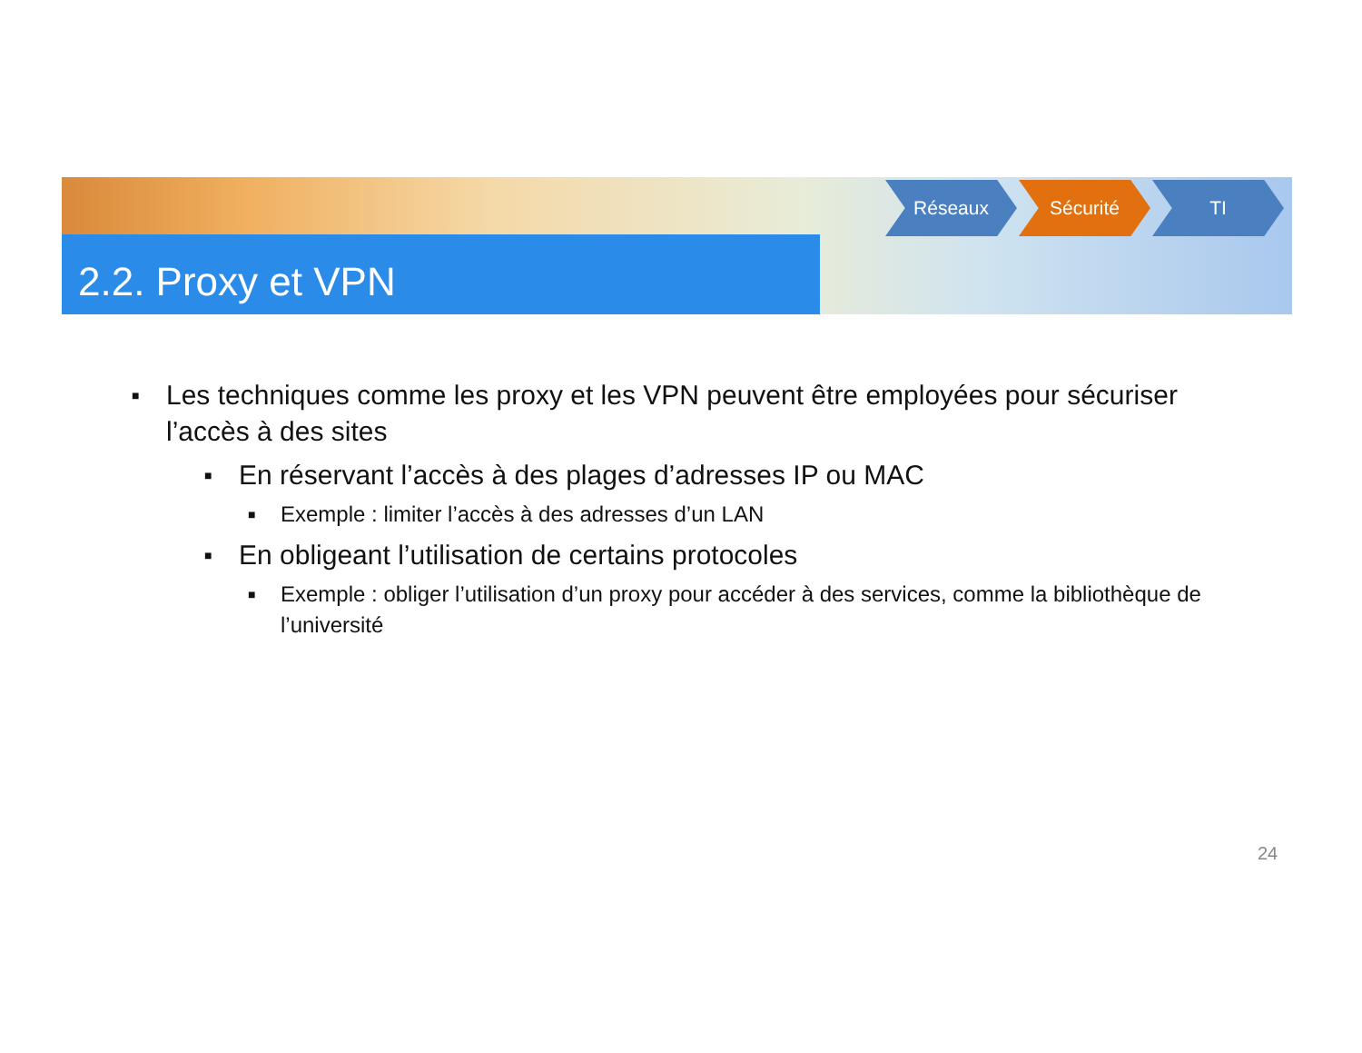2.2. Proxy et VPN
Réseaux Sécurité TI
■ Les techniques comme les proxy et les VPN peuvent être employées pour sécuriser l’accès à des sites
■ En réservant l’accès à des plages d’adresses IP ou MAC
■ Exemple : limiter l’accès à des adresses d’un LAN
■ En obligeant l’utilisation de certains protocoles
■ Exemple : obliger l’utilisation d’un proxy pour accéder à des services, comme la bibliothèque de l’université
24